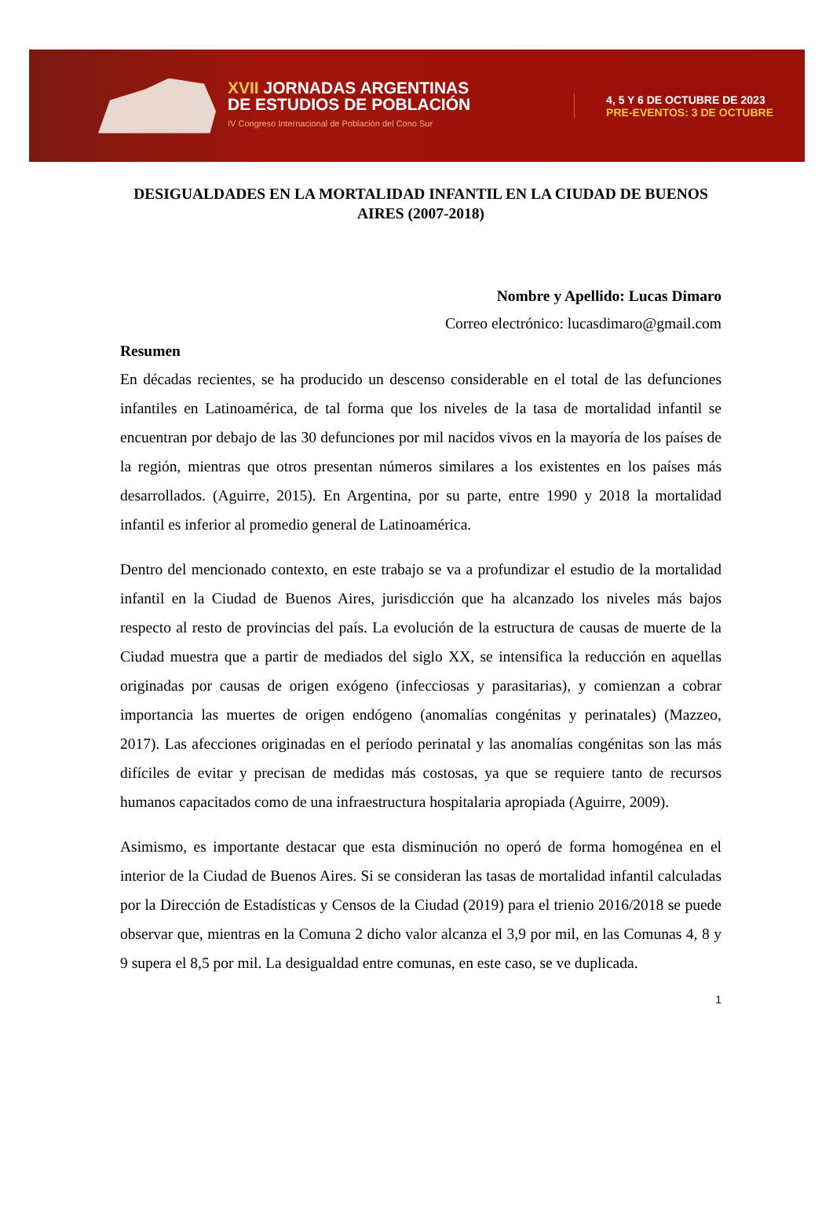XVII JORNADAS ARGENTINAS
DE ESTUDIOS DE POBLACIÓN
IV Congreso Internacional de Población del Cono Sur
4, 5 Y 6 DE OCTUBRE DE 2023
PRE-EVENTOS: 3 DE OCTUBRE
DESIGUALDADES EN LA MORTALIDAD INFANTIL EN LA CIUDAD DE BUENOS AIRES (2007-2018)
Nombre y Apellido: Lucas Dimaro
Correo electrónico: lucasdimaro@gmail.com
Resumen
En décadas recientes, se ha producido un descenso considerable en el total de las defunciones infantiles en Latinoamérica, de tal forma que los niveles de la tasa de mortalidad infantil se encuentran por debajo de las 30 defunciones por mil nacidos vivos en la mayoría de los países de la región, mientras que otros presentan números similares a los existentes en los países más desarrollados. (Aguirre, 2015). En Argentina, por su parte, entre 1990 y 2018 la mortalidad infantil es inferior al promedio general de Latinoamérica.
Dentro del mencionado contexto, en este trabajo se va a profundizar el estudio de la mortalidad infantil en la Ciudad de Buenos Aires, jurisdicción que ha alcanzado los niveles más bajos respecto al resto de provincias del país. La evolución de la estructura de causas de muerte de la Ciudad muestra que a partir de mediados del siglo XX, se intensifica la reducción en aquellas originadas por causas de origen exógeno (infecciosas y parasitarias), y comienzan a cobrar importancia las muertes de origen endógeno (anomalías congénitas y perinatales) (Mazzeo, 2017). Las afecciones originadas en el período perinatal y las anomalías congénitas son las más difíciles de evitar y precisan de medidas más costosas, ya que se requiere tanto de recursos humanos capacitados como de una infraestructura hospitalaria apropiada (Aguirre, 2009).
Asimismo, es importante destacar que esta disminución no operó de forma homogénea en el interior de la Ciudad de Buenos Aires. Si se consideran las tasas de mortalidad infantil calculadas por la Dirección de Estadísticas y Censos de la Ciudad (2019) para el trienio 2016/2018 se puede observar que, mientras en la Comuna 2 dicho valor alcanza el 3,9 por mil, en las Comunas 4, 8 y 9 supera el 8,5 por mil. La desigualdad entre comunas, en este caso, se ve duplicada.
1